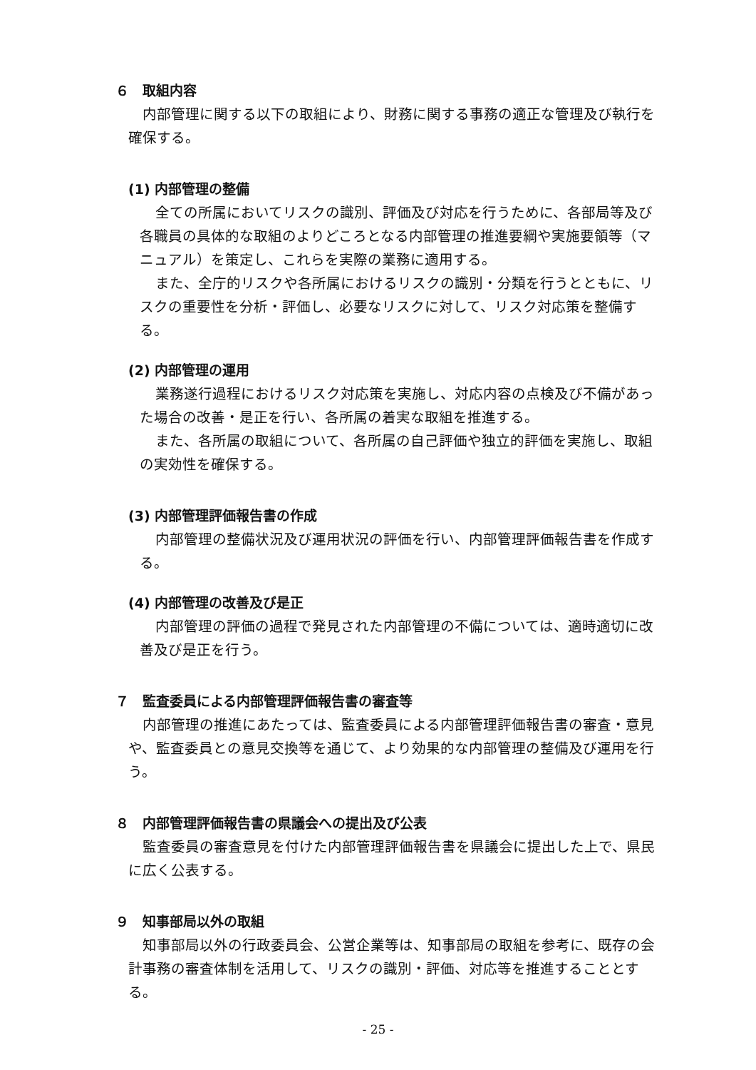６　取組内容
内部管理に関する以下の取組により、財務に関する事務の適正な管理及び執行を確保する。
(1) 内部管理の整備
全ての所属においてリスクの識別、評価及び対応を行うために、各部局等及び各職員の具体的な取組のよりどころとなる内部管理の推進要綱や実施要領等（マニュアル）を策定し、これらを実際の業務に適用する。
また、全庁的リスクや各所属におけるリスクの識別・分類を行うとともに、リスクの重要性を分析・評価し、必要なリスクに対して、リスク対応策を整備する。
(2) 内部管理の運用
業務遂行過程におけるリスク対応策を実施し、対応内容の点検及び不備があった場合の改善・是正を行い、各所属の着実な取組を推進する。
また、各所属の取組について、各所属の自己評価や独立的評価を実施し、取組の実効性を確保する。
(3) 内部管理評価報告書の作成
内部管理の整備状況及び運用状況の評価を行い、内部管理評価報告書を作成する。
(4) 内部管理の改善及び是正
内部管理の評価の過程で発見された内部管理の不備については、適時適切に改善及び是正を行う。
７　監査委員による内部管理評価報告書の審査等
内部管理の推進にあたっては、監査委員による内部管理評価報告書の審査・意見や、監査委員との意見交換等を通じて、より効果的な内部管理の整備及び運用を行う。
８　内部管理評価報告書の県議会への提出及び公表
監査委員の審査意見を付けた内部管理評価報告書を県議会に提出した上で、県民に広く公表する。
９　知事部局以外の取組
知事部局以外の行政委員会、公営企業等は、知事部局の取組を参考に、既存の会計事務の審査体制を活用して、リスクの識別・評価、対応等を推進することとする。
- 25 -